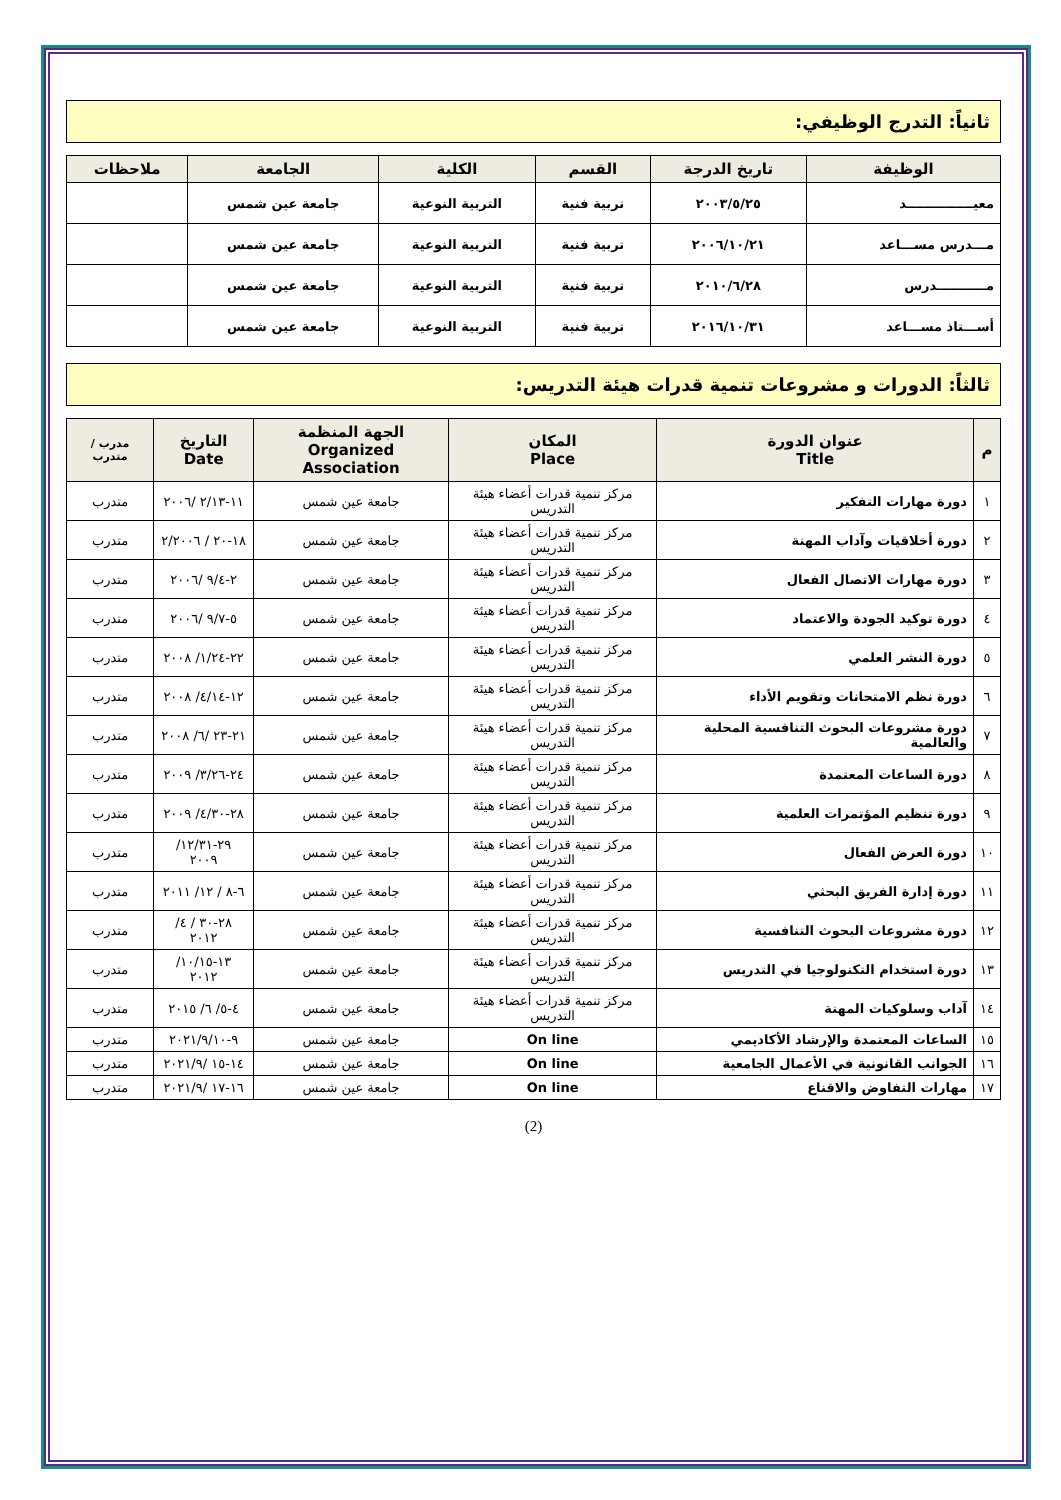ثانياً: التدرج الوظيفي:
| الوظيفة | تاريخ الدرجة | القسم | الكلية | الجامعة | ملاحظات |
| --- | --- | --- | --- | --- | --- |
| معيـــــــــــــــد | ٢٠٠٣/٥/٢٥ | تربية فنية | التربية النوعية | جامعة عين شمس | |
| مـــدرس مســـاعد | ٢٠٠٦/١٠/٢١ | تربية فنية | التربية النوعية | جامعة عين شمس | |
| مـــــــــــدرس | ٢٠١٠/٦/٢٨ | تربية فنية | التربية النوعية | جامعة عين شمس | |
| أســـتاذ مســـاعد | ٢٠١٦/١٠/٣١ | تربية فنية | التربية النوعية | جامعة عين شمس | |
ثالثاً: الدورات و مشروعات تنمية قدرات هيئة التدريس:
| م | عنوان الدورة Title | المكان Place | الجهة المنظمة Organized Association | التاريخ Date | مدرب / متدرب |
| --- | --- | --- | --- | --- | --- |
| ١ | دورة مهارات التفكير | مركز تنمية قدرات أعضاء هيئة التدريس | جامعة عين شمس | ١١-٢/١٣ /٢٠٠٦ | متدرب |
| ٢ | دورة أخلاقيات وآداب المهنة | مركز تنمية قدرات أعضاء هيئة التدريس | جامعة عين شمس | ١٨-٢٠ / ٢/٢٠٠٦ | متدرب |
| ٣ | دورة مهارات الاتصال الفعال | مركز تنمية قدرات أعضاء هيئة التدريس | جامعة عين شمس | ٢-٩/٤ /٢٠٠٦ | متدرب |
| ٤ | دورة توكيد الجودة والاعتماد | مركز تنمية قدرات أعضاء هيئة التدريس | جامعة عين شمس | ٥-٩/٧ /٢٠٠٦ | متدرب |
| ٥ | دورة النشر العلمي | مركز تنمية قدرات أعضاء هيئة التدريس | جامعة عين شمس | ٢٢-١/٢٤/ ٢٠٠٨ | متدرب |
| ٦ | دورة نظم الامتحانات وتقويم الأداء | مركز تنمية قدرات أعضاء هيئة التدريس | جامعة عين شمس | ١٢-٤/١٤/ ٢٠٠٨ | متدرب |
| ٧ | دورة مشروعات البحوث التنافسية المحلية والعالمية | مركز تنمية قدرات أعضاء هيئة التدريس | جامعة عين شمس | ٢١-٢٣ /٦/ ٢٠٠٨ | متدرب |
| ٨ | دورة الساعات المعتمدة | مركز تنمية قدرات أعضاء هيئة التدريس | جامعة عين شمس | ٢٤-٣/٢٦/ ٢٠٠٩ | متدرب |
| ٩ | دورة تنظيم المؤتمرات العلمية | مركز تنمية قدرات أعضاء هيئة التدريس | جامعة عين شمس | ٢٨-٤/٣٠/ ٢٠٠٩ | متدرب |
| ١٠ | دورة العرض الفعال | مركز تنمية قدرات أعضاء هيئة التدريس | جامعة عين شمس | ٢٩-١٢/٣١/ ٢٠٠٩ | متدرب |
| ١١ | دورة إدارة الفريق البحثي | مركز تنمية قدرات أعضاء هيئة التدريس | جامعة عين شمس | ٦-٨ / ١٢/ ٢٠١١ | متدرب |
| ١٢ | دورة مشروعات البحوث التنافسية | مركز تنمية قدرات أعضاء هيئة التدريس | جامعة عين شمس | ٢٨-٣٠ / ٤/ ٢٠١٢ | متدرب |
| ١٣ | دورة استخدام التكنولوجيا في التدريس | مركز تنمية قدرات أعضاء هيئة التدريس | جامعة عين شمس | ١٣-١٠/١٥/ ٢٠١٢ | متدرب |
| ١٤ | آداب وسلوكيات المهنة | مركز تنمية قدرات أعضاء هيئة التدريس | جامعة عين شمس | ٤-٥/ ٦/ ٢٠١٥ | متدرب |
| ١٥ | الساعات المعتمدة والإرشاد الأكاديمي | On line | جامعة عين شمس | ٩-٢٠٢١/٩/١٠ | متدرب |
| ١٦ | الجوانب القانونية في الأعمال الجامعية | On line | جامعة عين شمس | ١٤-١٥ /٢٠٢١/٩ | متدرب |
| ١٧ | مهارات التفاوض والاقناع | On line | جامعة عين شمس | ١٦-١٧ /٢٠٢١/٩ | متدرب |
(2)